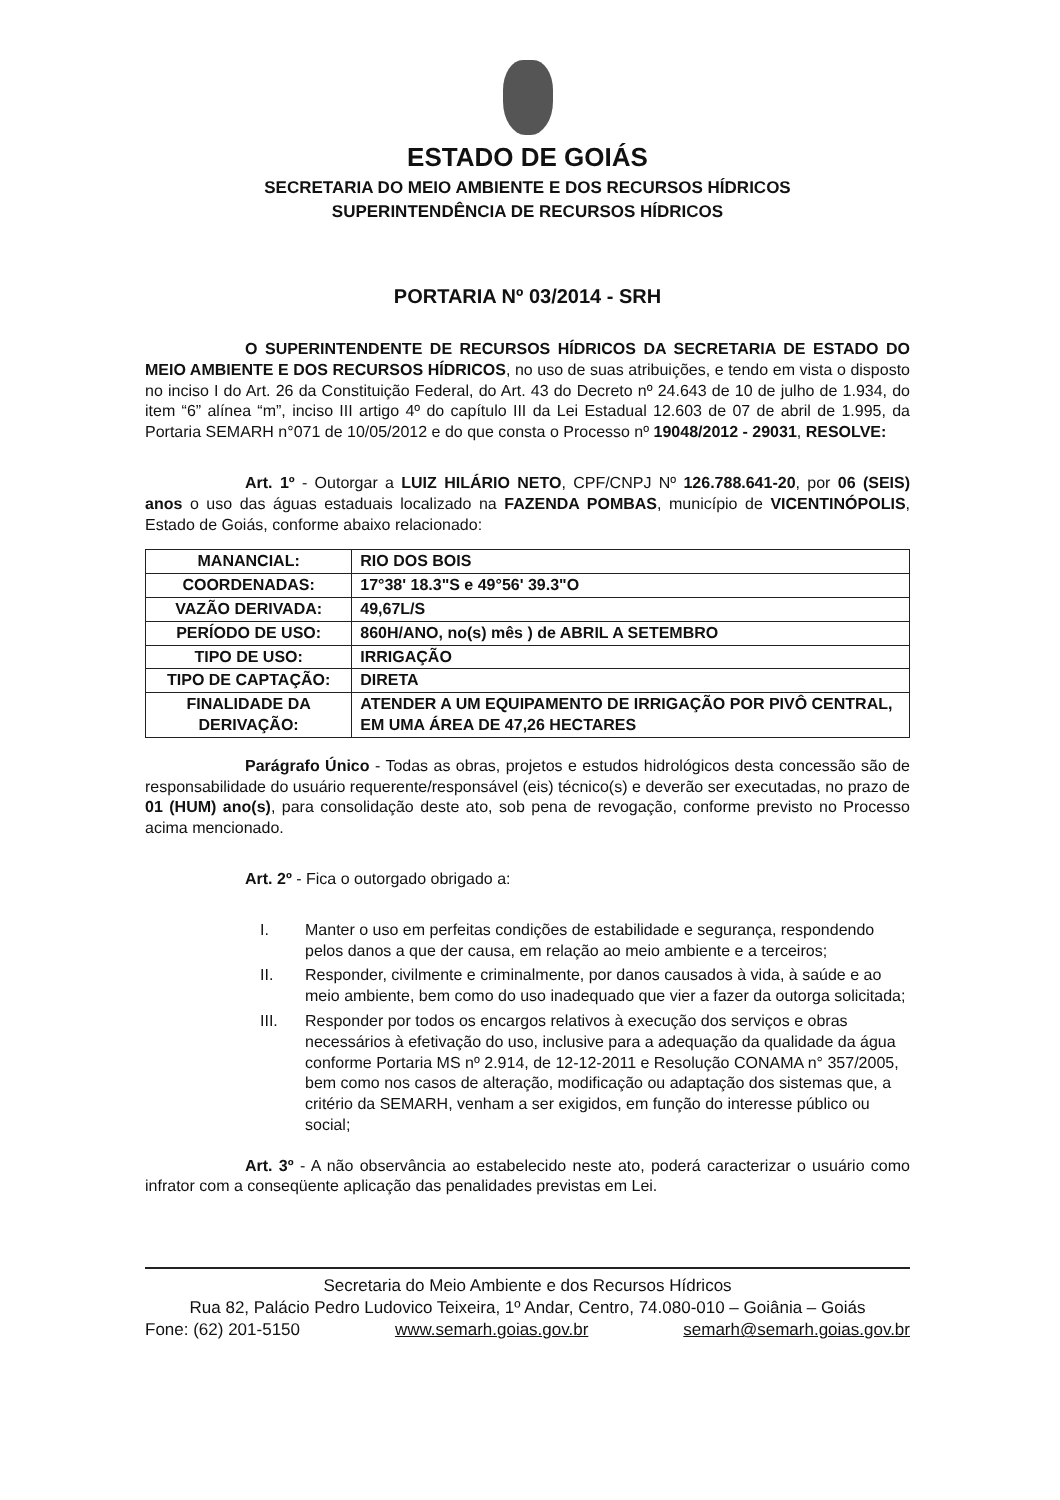ESTADO DE GOIÁS
SECRETARIA DO MEIO AMBIENTE E DOS RECURSOS HÍDRICOS
SUPERINTENDÊNCIA DE RECURSOS HÍDRICOS
PORTARIA Nº 03/2014 - SRH
O SUPERINTENDENTE DE RECURSOS HÍDRICOS DA SECRETARIA DE ESTADO DO MEIO AMBIENTE E DOS RECURSOS HÍDRICOS, no uso de suas atribuições, e tendo em vista o disposto no inciso I do Art. 26 da Constituição Federal, do Art. 43 do Decreto nº 24.643 de 10 de julho de 1.934, do item “6” alínea “m”, inciso III artigo 4º do capítulo III da Lei Estadual 12.603 de 07 de abril de 1.995, da Portaria SEMARH n°071 de 10/05/2012 e do que consta o Processo nº 19048/2012 - 29031, RESOLVE:
Art. 1º - Outorgar a LUIZ HILÁRIO NETO, CPF/CNPJ Nº 126.788.641-20, por 06 (SEIS) anos o uso das águas estaduais localizado na FAZENDA POMBAS, município de VICENTINÓPOLIS, Estado de Goiás, conforme abaixo relacionado:
| MANANCIAL: | RIO DOS BOIS |
| COORDENADAS: | 17°38' 18.3"S e 49°56' 39.3"O |
| VAZÃO DERIVADA: | 49,67L/S |
| PERÍODO DE USO: | 860H/ANO, no(s) mês ) de ABRIL A SETEMBRO |
| TIPO DE USO: | IRRIGAÇÃO |
| TIPO DE CAPTAÇÃO: | DIRETA |
| FINALIDADE DA DERIVAÇÃO: | ATENDER A UM EQUIPAMENTO DE IRRIGAÇÃO POR PIVÔ CENTRAL, EM UMA ÁREA DE 47,26 HECTARES |
Parágrafo Único - Todas as obras, projetos e estudos hidrológicos desta concessão são de responsabilidade do usuário requerente/responsável (eis) técnico(s) e deverão ser executadas, no prazo de 01 (HUM) ano(s), para consolidação deste ato, sob pena de revogação, conforme previsto no Processo acima mencionado.
Art. 2º - Fica o outorgado obrigado a:
I. Manter o uso em perfeitas condições de estabilidade e segurança, respondendo pelos danos a que der causa, em relação ao meio ambiente e a terceiros;
II. Responder, civilmente e criminalmente, por danos causados à vida, à saúde e ao meio ambiente, bem como do uso inadequado que vier a fazer da outorga solicitada;
III. Responder por todos os encargos relativos à execução dos serviços e obras necessários à efetivação do uso, inclusive para a adequação da qualidade da água conforme Portaria MS nº 2.914, de 12-12-2011 e Resolução CONAMA n° 357/2005, bem como nos casos de alteração, modificação ou adaptação dos sistemas que, a critério da SEMARH, venham a ser exigidos, em função do interesse público ou social;
Art. 3º - A não observância ao estabelecido neste ato, poderá caracterizar o usuário como infrator com a conseqüente aplicação das penalidades previstas em Lei.
Secretaria do Meio Ambiente e dos Recursos Hídricos
Rua 82, Palácio Pedro Ludovico Teixeira, 1º Andar, Centro, 74.080-010 – Goiânia – Goiás
Fone: (62) 201-5150 www.semarh.goias.gov.br semarh@semarh.goias.gov.br